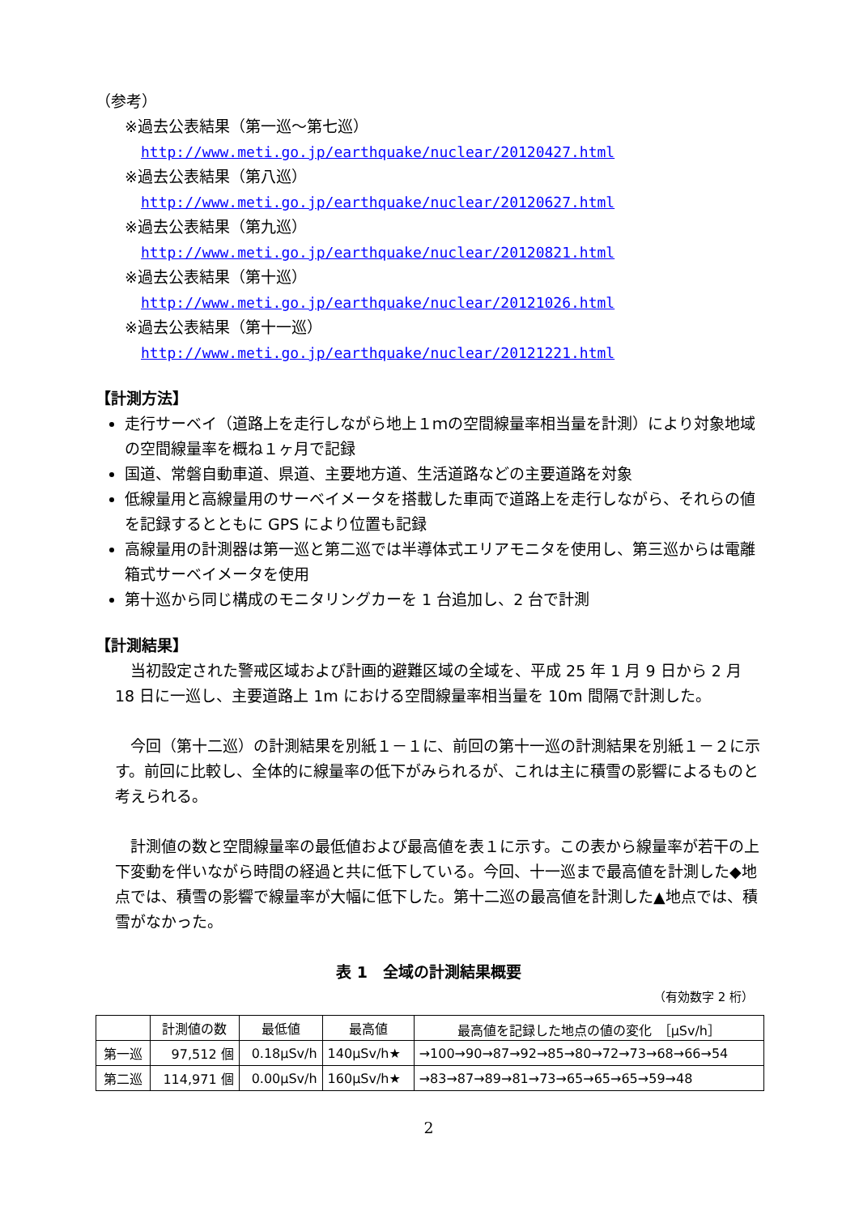（参考）
※過去公表結果（第一巡～第七巡）
http://www.meti.go.jp/earthquake/nuclear/20120427.html
※過去公表結果（第八巡）
http://www.meti.go.jp/earthquake/nuclear/20120627.html
※過去公表結果（第九巡）
http://www.meti.go.jp/earthquake/nuclear/20120821.html
※過去公表結果（第十巡）
http://www.meti.go.jp/earthquake/nuclear/20121026.html
※過去公表結果（第十一巡）
http://www.meti.go.jp/earthquake/nuclear/20121221.html
【計測方法】
走行サーベイ（道路上を走行しながら地上１ｍの空間線量率相当量を計測）により対象地域の空間線量率を概ね１ヶ月で記録
国道、常磐自動車道、県道、主要地方道、生活道路などの主要道路を対象
低線量用と高線量用のサーベイメータを搭載した車両で道路上を走行しながら、それらの値を記録するとともに GPS により位置も記録
高線量用の計測器は第一巡と第二巡では半導体式エリアモニタを使用し、第三巡からは電離箱式サーベイメータを使用
第十巡から同じ構成のモニタリングカーを 1 台追加し、2 台で計測
【計測結果】
当初設定された警戒区域および計画的避難区域の全域を、平成 25 年 1 月 9 日から 2 月 18 日に一巡し、主要道路上 1m における空間線量率相当量を 10m 間隔で計測した。
今回（第十二巡）の計測結果を別紙１－１に、前回の第十一巡の計測結果を別紙１－２に示す。前回に比較し、全体的に線量率の低下がみられるが、これは主に積雪の影響によるものと考えられる。
計測値の数と空間線量率の最低値および最高値を表１に示す。この表から線量率が若干の上下変動を伴いながら時間の経過と共に低下している。今回、十一巡まで最高値を計測した◆地点では、積雪の影響で線量率が大幅に低下した。第十二巡の最高値を計測した▲地点では、積雪がなかった。
表 1　全域の計測結果概要
（有効数字 2 桁）
| | 計測値の数 | 最低値 | 最高値 | 最高値を記録した地点の値の変化 ［μSv/h］ |
| 第一巡 | 97,512 個 | 0.18μSv/h | 140μSv/h★ | →100→90→87→92→85→80→72→73→68→66→54 |
| 第二巡 | 114,971 個 | 0.00μSv/h | 160μSv/h★ | →83→87→89→81→73→65→65→65→59→48 |
2